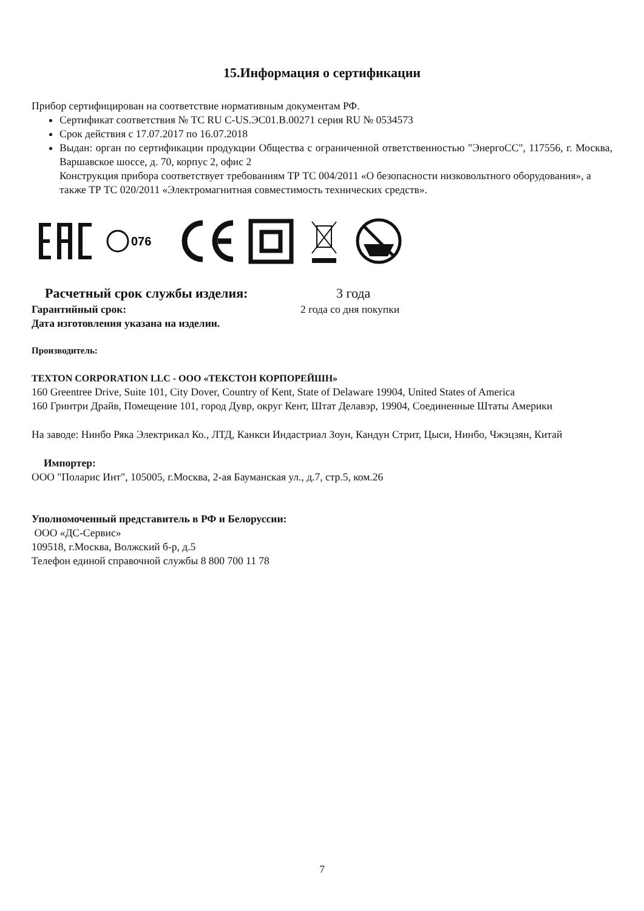15.Информация о сертификации
Прибор сертифицирован на соответствие нормативным документам РФ.
Сертификат соответствия № ТС RU C-US.ЭС01.В.00271 серия RU № 0534573
Срок действия с 17.07.2017 по 16.07.2018
Выдан: орган по сертификации продукции Общества с ограниченной ответственностью "ЭнергоСС", 117556, г. Москва, Варшавское шоссе, д. 70, корпус 2, офис 2
Конструкция прибора соответствует требованиям ТР ТС 004/2011 «О безопасности низковольтного оборудования», а также ТР ТС 020/2011 «Электромагнитная совместимость технических средств».
076
Расчетный срок службы изделия: 3 года
Гарантийный срок: 2 года со дня покупки
Дата изготовления указана на изделии.
Производитель:
TEXTON CORPORATION LLC - ООО «ТЕКСТОН КОРПОРЕЙШН»
160 Greentree Drive, Suite 101, City Dover, Country of Kent, State of Delaware 19904, United States of America
160 Гринтри Драйв, Помещение 101, город Дувр, округ Кент, Штат Делавэр, 19904, Соединенные Штаты Америки
На заводе: Нинбо Ряка Электрикал Ко., ЛТД, Канкси Индастриал Зоун, Кандун Стрит, Цыси, Нинбо, Чжэцзян, Китай
Импортер:
ООО "Поларис Инт", 105005, г.Москва, 2-ая Бауманская ул., д.7, стр.5, ком.26
Уполномоченный представитель в РФ и Белоруссии:
ООО «ДС-Сервис»
109518, г.Москва, Волжский б-р, д.5
Телефон единой справочной службы 8 800 700 11 78
7